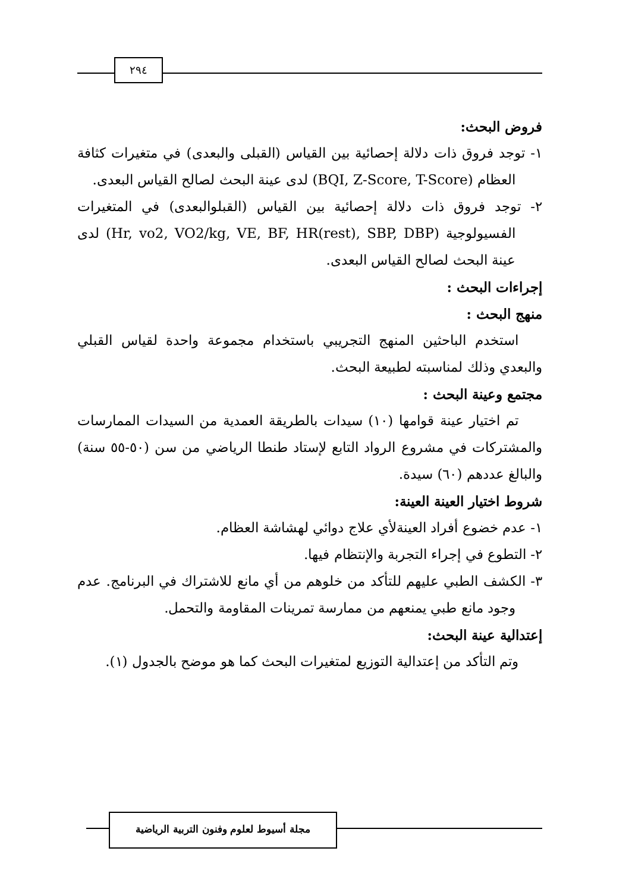٢٩٤
فروض البحث:
١- توجد فروق ذات دلالة إحصائية بين القياس (القبلى والبعدى) في متغيرات كثافة العظام (BQI, Z-Score, T-Score) لدى عينة البحث لصالح القياس البعدى.
٢- توجد فروق ذات دلالة إحصائية بين القياس (القبلوالبعدى) في المتغيرات الفسيولوجية (Hr, vo2, VO2/kg, VE, BF, HR(rest), SBP, DBP) لدى عينة البحث لصالح القياس البعدى.
إجراءات البحث :
منهج البحث :
استخدم الباحثين المنهج التجريبي باستخدام مجموعة واحدة لقياس القبلي والبعدي وذلك لمناسبته لطبيعة البحث.
مجتمع وعينة البحث :
تم اختيار عينة قوامها (١٠) سيدات بالطريقة العمدية من السيدات الممارسات والمشتركات في مشروع الرواد التابع لإستاد طنطا الرياضي من سن (٥٠-٥٥ سنة) والبالغ عددهم (٦٠) سيدة.
شروط اختيار العينة العينة:
١- عدم خضوع أفراد العينةلأي علاج دوائي لهشاشة العظام.
٢- التطوع في إجراء التجربة والإنتظام فيها.
٣- الكشف الطبي عليهم للتأكد من خلوهم من أي مانع للاشتراك في البرنامج. عدم وجود مانع طبي يمنعهم من ممارسة تمرينات المقاومة والتحمل.
إعتدالية عينة البحث:
وتم التأكد من إعتدالية التوزيع لمتغيرات البحث كما هو موضح بالجدول (١).
مجلة أسيوط لعلوم وفنون التربية الرياضية